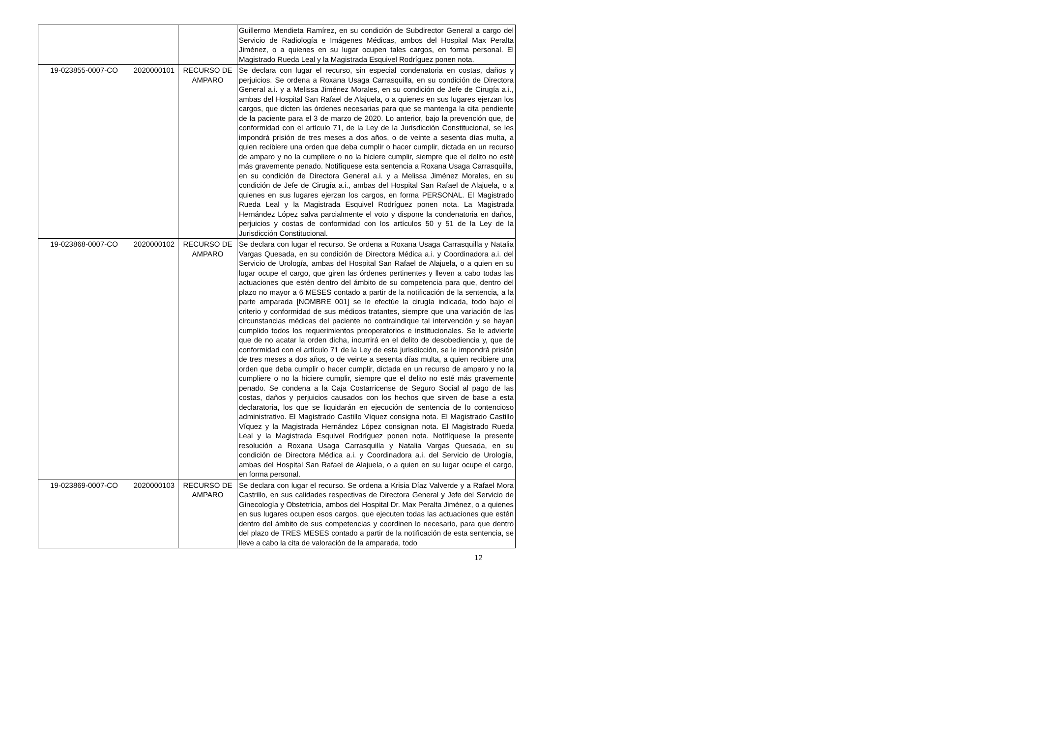| | | | Guillermo Mendieta Ramírez, en su condición de Subdirector General a cargo del Servicio de Radiología e Imágenes Médicas, ambos del Hospital Max Peralta Jiménez, o a quienes en su lugar ocupen tales cargos, en forma personal. El Magistrado Rueda Leal y la Magistrada Esquivel Rodríguez ponen nota. |
| 19-023855-0007-CO | 2020000101 | RECURSO DE AMPARO | Se declara con lugar el recurso, sin especial condenatoria en costas, daños y perjuicios. Se ordena a Roxana Usaga Carrasquilla, en su condición de Directora General a.i. y a Melissa Jiménez Morales, en su condición de Jefe de Cirugía a.i., ambas del Hospital San Rafael de Alajuela, o a quienes en sus lugares ejerzan los cargos, que dicten las órdenes necesarias para que se mantenga la cita pendiente de la paciente para el 3 de marzo de 2020. Lo anterior, bajo la prevención que, de conformidad con el artículo 71, de la Ley de la Jurisdicción Constitucional, se les impondrá prisión de tres meses a dos años, o de veinte a sesenta días multa, a quien recibiere una orden que deba cumplir o hacer cumplir, dictada en un recurso de amparo y no la cumpliere o no la hiciere cumplir, siempre que el delito no esté más gravemente penado. Notifíquese esta sentencia a Roxana Usaga Carrasquilla, en su condición de Directora General a.i. y a Melissa Jiménez Morales, en su condición de Jefe de Cirugía a.i., ambas del Hospital San Rafael de Alajuela, o a quienes en sus lugares ejerzan los cargos, en forma PERSONAL. El Magistrado Rueda Leal y la Magistrada Esquivel Rodríguez ponen nota. La Magistrada Hernández López salva parcialmente el voto y dispone la condenatoria en daños, perjuicios y costas de conformidad con los artículos 50 y 51 de la Ley de la Jurisdicción Constitucional. |
| 19-023868-0007-CO | 2020000102 | RECURSO DE AMPARO | Se declara con lugar el recurso. Se ordena a Roxana Usaga Carrasquilla y Natalia Vargas Quesada, en su condición de Directora Médica a.i. y Coordinadora a.i. del Servicio de Urología, ambas del Hospital San Rafael de Alajuela, o a quien en su lugar ocupe el cargo, que giren las órdenes pertinentes y lleven a cabo todas las actuaciones que estén dentro del ámbito de su competencia para que, dentro del plazo no mayor a 6 MESES contado a partir de la notificación de la sentencia, a la parte amparada [NOMBRE 001] se le efectúe la cirugía indicada, todo bajo el criterio y conformidad de sus médicos tratantes, siempre que una variación de las circunstancias médicas del paciente no contraindique tal intervención y se hayan cumplido todos los requerimientos preoperatorios e institucionales. Se le advierte que de no acatar la orden dicha, incurrirá en el delito de desobediencia y, que de conformidad con el artículo 71 de la Ley de esta jurisdicción, se le impondrá prisión de tres meses a dos años, o de veinte a sesenta días multa, a quien recibiere una orden que deba cumplir o hacer cumplir, dictada en un recurso de amparo y no la cumpliere o no la hiciere cumplir, siempre que el delito no esté más gravemente penado. Se condena a la Caja Costarricense de Seguro Social al pago de las costas, daños y perjuicios causados con los hechos que sirven de base a esta declaratoria, los que se liquidarán en ejecución de sentencia de lo contencioso administrativo. El Magistrado Castillo Víquez consigna nota. El Magistrado Castillo Víquez y la Magistrada Hernández López consignan nota. El Magistrado Rueda Leal y la Magistrada Esquivel Rodríguez ponen nota. Notifíquese la presente resolución a Roxana Usaga Carrasquilla y Natalia Vargas Quesada, en su condición de Directora Médica a.i. y Coordinadora a.i. del Servicio de Urología, ambas del Hospital San Rafael de Alajuela, o a quien en su lugar ocupe el cargo, en forma personal. |
| 19-023869-0007-CO | 2020000103 | RECURSO DE AMPARO | Se declara con lugar el recurso. Se ordena a Krisia Díaz Valverde y a Rafael Mora Castrillo, en sus calidades respectivas de Directora General y Jefe del Servicio de Ginecología y Obstetricia, ambos del Hospital Dr. Max Peralta Jiménez, o a quienes en sus lugares ocupen esos cargos, que ejecuten todas las actuaciones que estén dentro del ámbito de sus competencias y coordinen lo necesario, para que dentro del plazo de TRES MESES contado a partir de la notificación de esta sentencia, se lleve a cabo la cita de valoración de la amparada, todo |
12